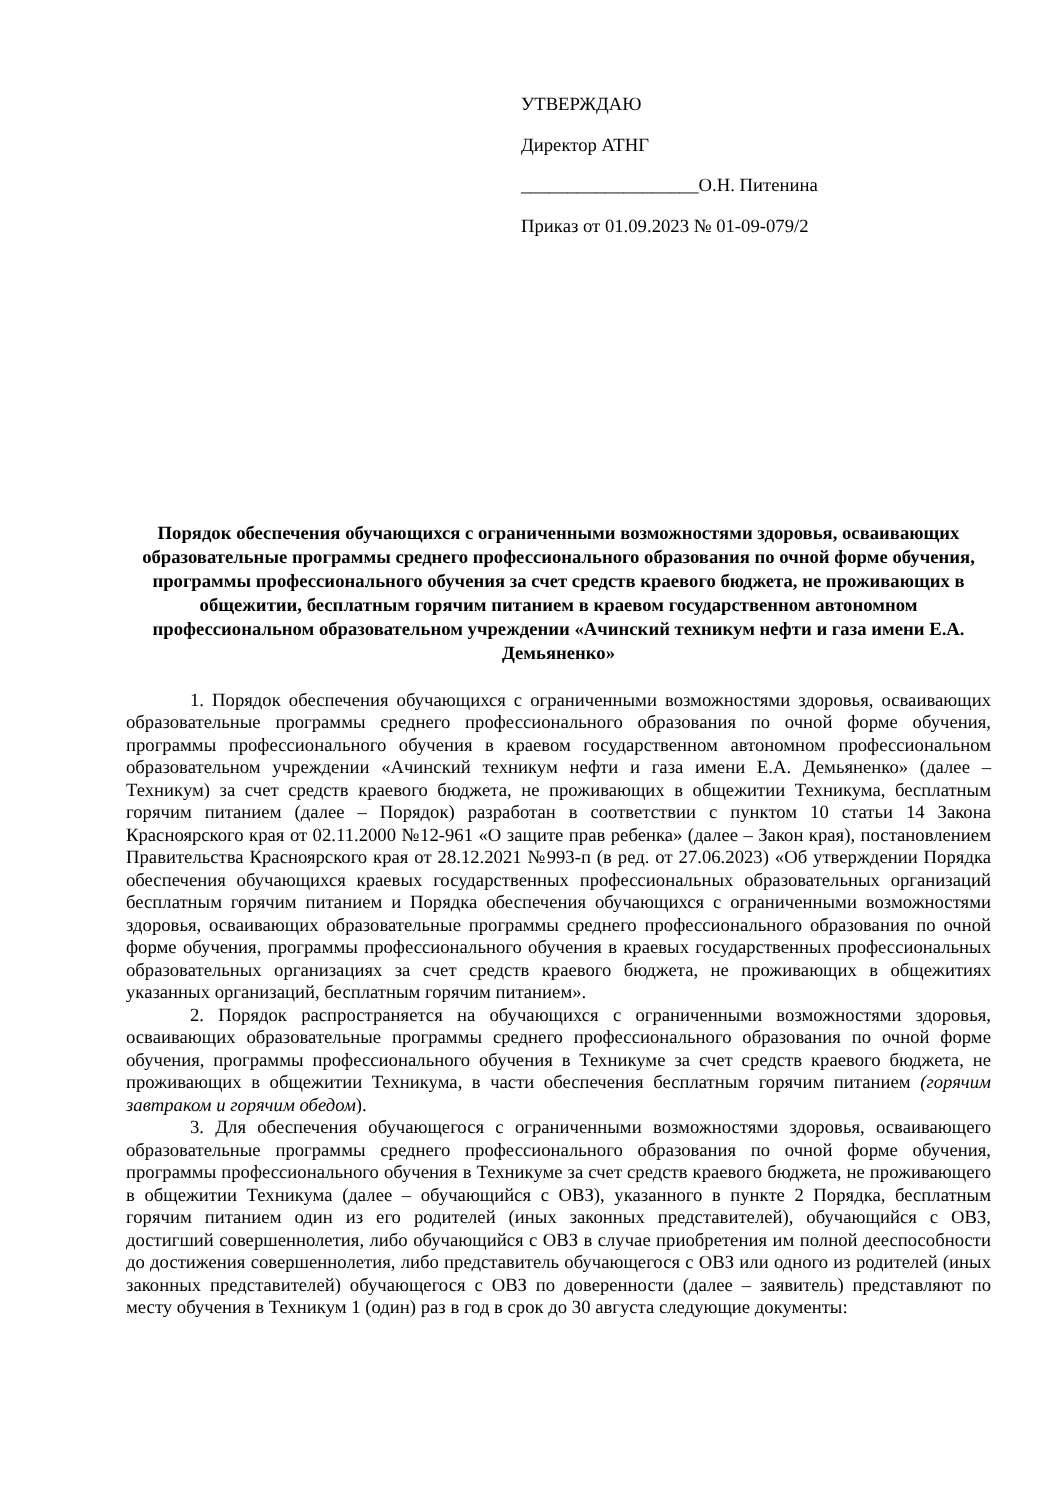УТВЕРЖДАЮ
Директор АТНГ
___________________О.Н. Питенина
Приказ от 01.09.2023 № 01-09-079/2
Порядок обеспечения обучающихся с ограниченными возможностями здоровья, осваивающих образовательные программы среднего профессионального образования по очной форме обучения, программы профессионального обучения за счет средств краевого бюджета, не проживающих в общежитии, бесплатным горячим питанием в краевом государственном автономном профессиональном образовательном учреждении «Ачинский техникум нефти и газа имени Е.А. Демьяненко»
1. Порядок обеспечения обучающихся с ограниченными возможностями здоровья, осваивающих образовательные программы среднего профессионального образования по очной форме обучения, программы профессионального обучения в краевом государственном автономном профессиональном образовательном учреждении «Ачинский техникум нефти и газа имени Е.А. Демьяненко» (далее – Техникум) за счет средств краевого бюджета, не проживающих в общежитии Техникума, бесплатным горячим питанием (далее – Порядок) разработан в соответствии с пунктом 10 статьи 14 Закона Красноярского края от 02.11.2000 №12-961 «О защите прав ребенка» (далее – Закон края), постановлением Правительства Красноярского края от 28.12.2021 №993-п (в ред. от 27.06.2023) «Об утверждении Порядка обеспечения обучающихся краевых государственных профессиональных образовательных организаций бесплатным горячим питанием и Порядка обеспечения обучающихся с ограниченными возможностями здоровья, осваивающих образовательные программы среднего профессионального образования по очной форме обучения, программы профессионального обучения в краевых государственных профессиональных образовательных организациях за счет средств краевого бюджета, не проживающих в общежитиях указанных организаций, бесплатным горячим питанием».
2. Порядок распространяется на обучающихся с ограниченными возможностями здоровья, осваивающих образовательные программы среднего профессионального образования по очной форме обучения, программы профессионального обучения в Техникуме за счет средств краевого бюджета, не проживающих в общежитии Техникума, в части обеспечения бесплатным горячим питанием (горячим завтраком и горячим обедом).
3. Для обеспечения обучающегося с ограниченными возможностями здоровья, осваивающего образовательные программы среднего профессионального образования по очной форме обучения, программы профессионального обучения в Техникуме за счет средств краевого бюджета, не проживающего в общежитии Техникума (далее – обучающийся с ОВЗ), указанного в пункте 2 Порядка, бесплатным горячим питанием один из его родителей (иных законных представителей), обучающийся с ОВЗ, достигший совершеннолетия, либо обучающийся с ОВЗ в случае приобретения им полной дееспособности до достижения совершеннолетия, либо представитель обучающегося с ОВЗ или одного из родителей (иных законных представителей) обучающегося с ОВЗ по доверенности (далее – заявитель) представляют по месту обучения в Техникум 1 (один) раз в год в срок до 30 августа следующие документы: